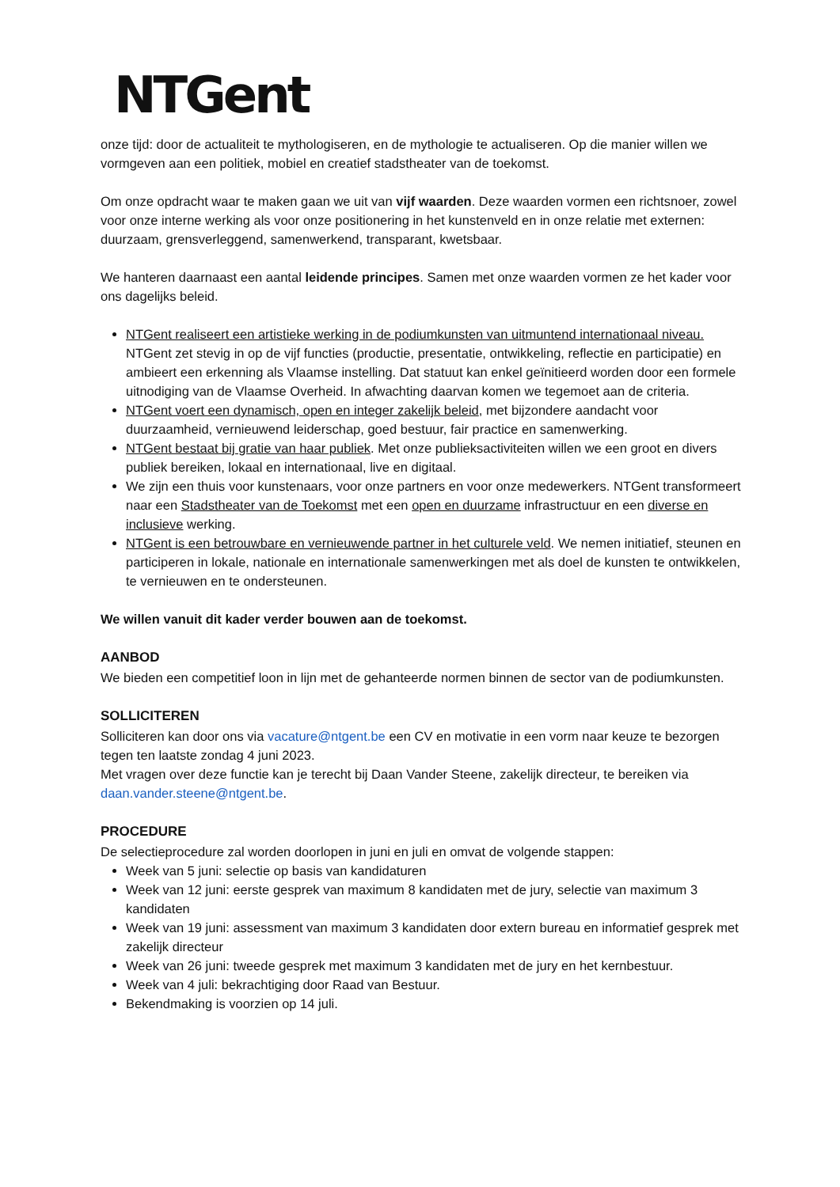NTGent
onze tijd: door de actualiteit te mythologiseren, en de mythologie te actualiseren. Op die manier willen we vormgeven aan een politiek, mobiel en creatief stadstheater van de toekomst.
Om onze opdracht waar te maken gaan we uit van vijf waarden. Deze waarden vormen een richtsnoer, zowel voor onze interne werking als voor onze positionering in het kunstenveld en in onze relatie met externen: duurzaam, grensverleggend, samenwerkend, transparant, kwetsbaar.
We hanteren daarnaast een aantal leidende principes. Samen met onze waarden vormen ze het kader voor ons dagelijks beleid.
NTGent realiseert een artistieke werking in de podiumkunsten van uitmuntend internationaal niveau. NTGent zet stevig in op de vijf functies (productie, presentatie, ontwikkeling, reflectie en participatie) en ambieert een erkenning als Vlaamse instelling. Dat statuut kan enkel geïnitieerd worden door een formele uitnodiging van de Vlaamse Overheid. In afwachting daarvan komen we tegemoet aan de criteria.
NTGent voert een dynamisch, open en integer zakelijk beleid, met bijzondere aandacht voor duurzaamheid, vernieuwend leiderschap, goed bestuur, fair practice en samenwerking.
NTGent bestaat bij gratie van haar publiek. Met onze publieksactiviteiten willen we een groot en divers publiek bereiken, lokaal en internationaal, live en digitaal.
We zijn een thuis voor kunstenaars, voor onze partners en voor onze medewerkers. NTGent transformeert naar een Stadstheater van de Toekomst met een open en duurzame infrastructuur en een diverse en inclusieve werking.
NTGent is een betrouwbare en vernieuwende partner in het culturele veld. We nemen initiatief, steunen en participeren in lokale, nationale en internationale samenwerkingen met als doel de kunsten te ontwikkelen, te vernieuwen en te ondersteunen.
We willen vanuit dit kader verder bouwen aan de toekomst.
AANBOD
We bieden een competitief loon in lijn met de gehanteerde normen binnen de sector van de podiumkunsten.
SOLLICITEREN
Solliciteren kan door ons via vacature@ntgent.be een CV en motivatie in een vorm naar keuze te bezorgen tegen ten laatste zondag 4 juni 2023.
Met vragen over deze functie kan je terecht bij Daan Vander Steene, zakelijk directeur, te bereiken via daan.vander.steene@ntgent.be.
PROCEDURE
De selectieprocedure zal worden doorlopen in juni en juli en omvat de volgende stappen:
Week van 5 juni: selectie op basis van kandidaturen
Week van 12 juni: eerste gesprek van maximum 8 kandidaten met de jury, selectie van maximum 3 kandidaten
Week van 19 juni: assessment van maximum 3 kandidaten door extern bureau en informatief gesprek met zakelijk directeur
Week van 26 juni: tweede gesprek met maximum 3 kandidaten met de jury en het kernbestuur.
Week van 4 juli: bekrachtiging door Raad van Bestuur.
Bekendmaking is voorzien op 14 juli.